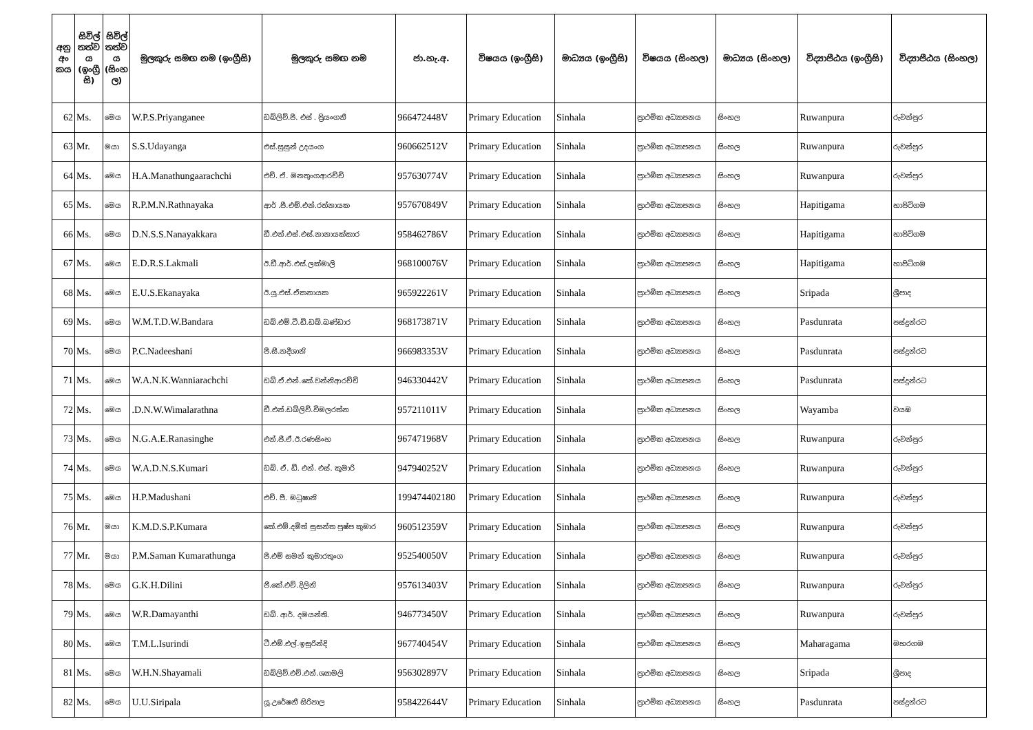| අනු අං කය | සිවිල් තත්ව ය (ඉංග්‍රී සි) | සිවිල් තත්ව ය (සිංහ ල) | මුලකුරු සමඟ නම (ඉංග්‍රීසි) | මුලකුරු සමඟ නම | ජා.හැ.අ. | විෂයය (ඉංග්‍රීසි) | මාධ්‍යය (ඉංග්‍රීසි) | විෂයය (සිංහල) | මාධ්‍යය (සිංහල) | විද්‍යාපීඨය (ඉංග්‍රීසි) | විද්‍යාපීඨය (සිංහල) |
| --- | --- | --- | --- | --- | --- | --- | --- | --- | --- | --- | --- |
| 62 | Ms. | මෙය | W.P.S.Priyanganee | ඩබ්ලිව්.පී. එස් . ප්‍රියංගනී | 966472448V | Primary Education | Sinhala | ප්‍රාථමික අධ්‍යාපනය | සිංහල | Ruwanpura | රුවන්පුර |
| 63 | Mr. | මයා | S.S.Udayanga | එස්.සුසුන් උදයංග | 960662512V | Primary Education | Sinhala | ප්‍රාථමික අධ්‍යාපනය | සිංහල | Ruwanpura | රුවන්පුර |
| 64 | Ms. | මෙය | H.A.Manathungaarachchi | එච්. ඒ. මනතුංගආරච්චි | 957630774V | Primary Education | Sinhala | ප්‍රාථමික අධ්‍යාපනය | සිංහල | Ruwanpura | රුවන්පුර |
| 65 | Ms. | මෙය | R.P.M.N.Rathnayaka | ආර් .පී.එම්.එන්.රත්නායක | 957670849V | Primary Education | Sinhala | ප්‍රාථමික අධ්‍යාපනය | සිංහල | Hapitigama | හාපිටිගම |
| 66 | Ms. | මෙය | D.N.S.S.Nanayakkara | ඩී.එන්.එස්.එස්.නානායක්කාර | 958462786V | Primary Education | Sinhala | ප්‍රාථමික අධ්‍යාපනය | සිංහල | Hapitigama | හාපිටිගම |
| 67 | Ms. | මෙය | E.D.R.S.Lakmali | ඊ.ඩී.ආර්.එස්.ලක්මාලි | 968100076V | Primary Education | Sinhala | ප්‍රාථමික අධ්‍යාපනය | සිංහල | Hapitigama | හාපිටිගම |
| 68 | Ms. | මෙය | E.U.S.Ekanayaka | ඊ.යූ.එස්.ඒකනායක | 965922261V | Primary Education | Sinhala | ප්‍රාථමික අධ්‍යාපනය | සිංහල | Sripada | ශ්‍රීපාද |
| 69 | Ms. | මෙය | W.M.T.D.W.Bandara | ඩබ්.එම්.ටී.ඩී.ඩබ්.බණ්ඩාර | 968173871V | Primary Education | Sinhala | ප්‍රාථමික අධ්‍යාපනය | සිංහල | Pasdunrata | පස්දුන්රට |
| 70 | Ms. | මෙය | P.C.Nadeeshani | පී.සී.නදීශානි | 966983353V | Primary Education | Sinhala | ප්‍රාථමික අධ්‍යාපනය | සිංහල | Pasdunrata | පස්දුන්රට |
| 71 | Ms. | මෙය | W.A.N.K.Wanniarachchi | ඩබ්.ඒ.එන්.කේ.වන්නිආරච්චි | 946330442V | Primary Education | Sinhala | ප්‍රාථමික අධ්‍යාපනය | සිංහල | Pasdunrata | පස්දුන්රට |
| 72 | Ms. | මෙය | .D.N.W.Wimalarathna | ඩී.එන්.ඩබ්ලිව්.විමලරත්න | 957211011V | Primary Education | Sinhala | ප්‍රාථමික අධ්‍යාපනය | සිංහල | Wayamba | වයඹ |
| 73 | Ms. | මෙය | N.G.A.E.Ranasinghe | එන්.ජී.ඒ.ඊ.රණසිංහ | 967471968V | Primary Education | Sinhala | ප්‍රාථමික අධ්‍යාපනය | සිංහල | Ruwanpura | රුවන්පුර |
| 74 | Ms. | මෙය | W.A.D.N.S.Kumari | ඩබ්. ඒ. ඩී. එන්. එස්. කුමාරි | 947940252V | Primary Education | Sinhala | ප්‍රාථමික අධ්‍යාපනය | සිංහල | Ruwanpura | රුවන්පුර |
| 75 | Ms. | මෙය | H.P.Madushani | එච්. පී. මධුෂානි | 199474402180 | Primary Education | Sinhala | ප්‍රාථමික අධ්‍යාපනය | සිංහල | Ruwanpura | රුවන්පුර |
| 76 | Mr. | මයා | K.M.D.S.P.Kumara | කේ.එම්.දමිත් සුසන්ත පුෂ්ප කුමාර | 960512359V | Primary Education | Sinhala | ප්‍රාථමික අධ්‍යාපනය | සිංහල | Ruwanpura | රුවන්පුර |
| 77 | Mr. | මයා | P.M.Saman Kumarathunga | පී.එම් සමන් කුමාරතුංග | 952540050V | Primary Education | Sinhala | ප්‍රාථමික අධ්‍යාපනය | සිංහල | Ruwanpura | රුවන්පුර |
| 78 | Ms. | මෙය | G.K.H.Dilini | ජී.කේ.එච්.දිලිනි | 957613403V | Primary Education | Sinhala | ප්‍රාථමික අධ්‍යාපනය | සිංහල | Ruwanpura | රුවන්පුර |
| 79 | Ms. | මෙය | W.R.Damayanthi | ඩබ්. ආර්. දමයන්ති. | 946773450V | Primary Education | Sinhala | ප්‍රාථමික අධ්‍යාපනය | සිංහල | Ruwanpura | රුවන්පුර |
| 80 | Ms. | මෙය | T.M.L.Isurindi | ටී.එම්.එල්.ඉසුරින්දි | 967740454V | Primary Education | Sinhala | ප්‍රාථමික අධ්‍යාපනය | සිංහල | Maharagama | මහරගම |
| 81 | Ms. | මෙය | W.H.N.Shayamali | ඩබ්ලිව්.එච්.එන්.ශ්‍යාමලි | 956302897V | Primary Education | Sinhala | ප්‍රාථමික අධ්‍යාපනය | සිංහල | Sripada | ශ්‍රීපාද |
| 82 | Ms. | මෙය | U.U.Siripala | යූ.උරේෂනී සිරිපාල | 958422644V | Primary Education | Sinhala | ප්‍රාථමික අධ්‍යාපනය | සිංහල | Pasdunrata | පස්දුන්රට |